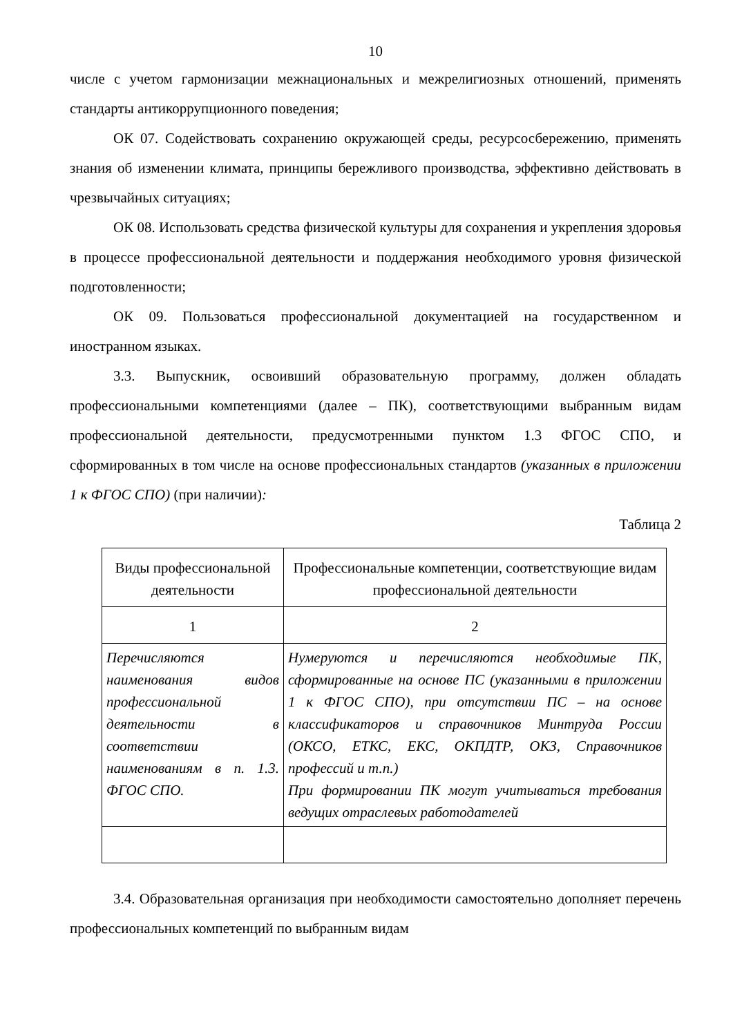10
числе с учетом гармонизации межнациональных и межрелигиозных отношений, применять стандарты антикоррупционного поведения;
ОК 07. Содействовать сохранению окружающей среды, ресурсосбережению, применять знания об изменении климата, принципы бережливого производства, эффективно действовать в чрезвычайных ситуациях;
ОК 08. Использовать средства физической культуры для сохранения и укрепления здоровья в процессе профессиональной деятельности и поддержания необходимого уровня физической подготовленности;
ОК 09. Пользоваться профессиональной документацией на государственном и иностранном языках.
3.3. Выпускник, освоивший образовательную программу, должен обладать профессиональными компетенциями (далее – ПК), соответствующими выбранным видам профессиональной деятельности, предусмотренными пунктом 1.3 ФГОС СПО, и сформированных в том числе на основе профессиональных стандартов (указанных в приложении 1 к ФГОС СПО) (при наличии):
Таблица 2
| Виды профессиональной деятельности | Профессиональные компетенции, соответствующие видам профессиональной деятельности |
| 1 | 2 |
| Перечисляются наименования видов профессиональной деятельности в соответствии наименованиям в п. 1.3. ФГОС СПО. | Нумеруются и перечисляются необходимые ПК, сформированные на основе ПС (указанными в приложении 1 к ФГОС СПО), при отсутствии ПС – на основе классификаторов и справочников Минтруда России (ОКСО, ЕТКС, ЕКС, ОКПДТР, ОКЗ, Справочников профессий и т.п.) При формировании ПК могут учитываться требования ведущих отраслевых работодателей |
3.4. Образовательная организация при необходимости самостоятельно дополняет перечень профессиональных компетенций по выбранным видам